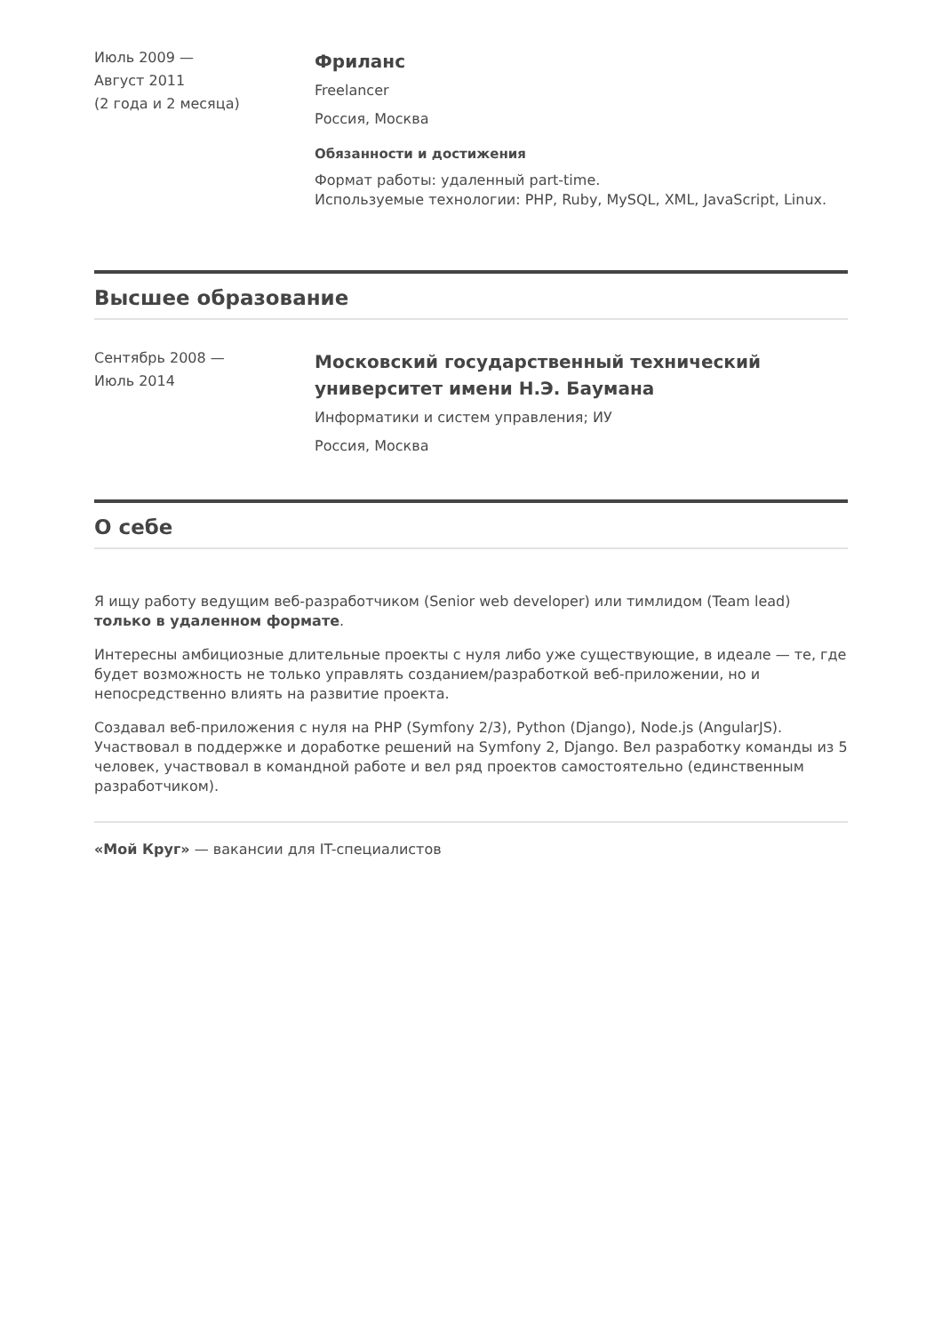Июль 2009 —
Август 2011
(2 года и 2 месяца)
Фриланс
Freelancer
Россия, Москва
Обязанности и достижения
Формат работы: удаленный part-time.
Используемые технологии: PHP, Ruby, MySQL, XML, JavaScript, Linux.
Высшее образование
Сентябрь 2008 —
Июль 2014
Московский государственный технический университет имени Н.Э. Баумана
Информатики и систем управления; ИУ
Россия, Москва
О себе
Я ищу работу ведущим веб-разработчиком (Senior web developer) или тимлидом (Team lead) только в удаленном формате.
Интересны амбициозные длительные проекты с нуля либо уже существующие, в идеале — те, где будет возможность не только управлять созданием/разработкой веб-приложении, но и непосредственно влиять на развитие проекта.
Создавал веб-приложения с нуля на PHP (Symfony 2/3), Python (Django), Node.js (AngularJS). Участвовал в поддержке и доработке решений на Symfony 2, Django. Вел разработку команды из 5 человек, участвовал в командной работе и вел ряд проектов самостоятельно (единственным разработчиком).
«Мой Круг» — вакансии для IT-специалистов